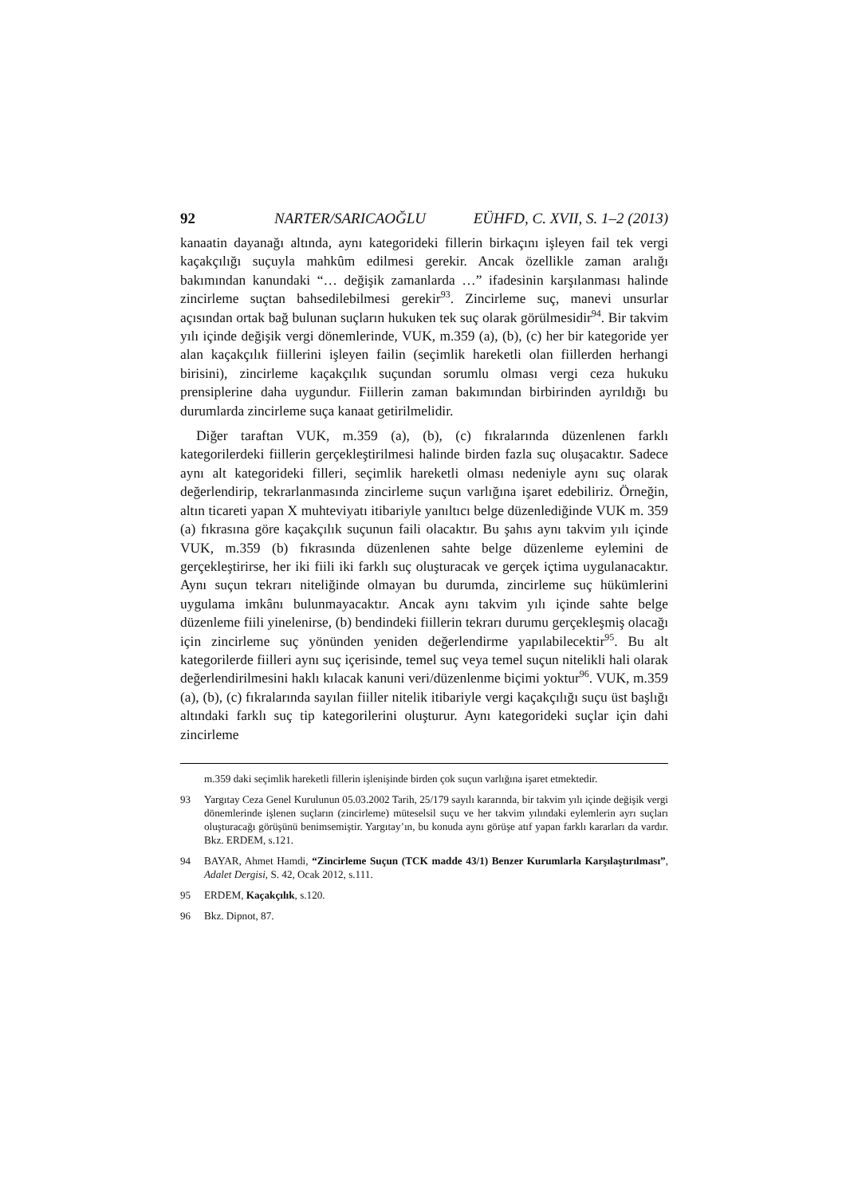92 NARTER/SARICAOĞLU EÜHFD, C. XVII, S. 1–2 (2013)
kanaatin dayanağı altında, aynı kategorideki fillerin birkaçını işleyen fail tek vergi kaçakçılığı suçuyla mahkûm edilmesi gerekir. Ancak özellikle zaman aralığı bakımından kanundaki “… değişik zamanlarda …” ifadesinin karşılanması halinde zincirleme suçtan bahsedilebilmesi gerekir<sup>93</sup>. Zincirleme suç, manevi unsurlar açısından ortak bağ bulunan suçların hukuken tek suç olarak görülmesidir<sup>94</sup>. Bir takvim yılı içinde değişik vergi dönemlerinde, VUK, m.359 (a), (b), (c) her bir kategoride yer alan kaçakçılık fiillerini işleyen failin (seçimlik hareketli olan fiillerden herhangi birisini), zincirleme kaçakçılık suçundan sorumlu olması vergi ceza hukuku prensiplerine daha uygundur. Fiillerin zaman bakımından birbirinden ayrıldığı bu durumlarda zincirleme suça kanaat getirilmelidir.
Diğer taraftan VUK, m.359 (a), (b), (c) fıkralarında düzenlenen farklı kategorilerdeki fiillerin gerçekleştirilmesi halinde birden fazla suç oluşacaktır. Sadece aynı alt kategorideki filleri, seçimlik hareketli olması nedeniyle aynı suç olarak değerlendirip, tekrarlanmasında zincirleme suçun varlığına işaret edebiliriz. Örneğin, altın ticareti yapan X muhteviyatı itibariyle yanıltıcı belge düzenlediğinde VUK m. 359 (a) fıkrasına göre kaçakçılık suçunun faili olacaktır. Bu şahıs aynı takvim yılı içinde VUK, m.359 (b) fıkrasında düzenlenen sahte belge düzenleme eylemini de gerçekleştirirse, her iki fiili iki farklı suç oluşturacak ve gerçek içtima uygulanacaktır. Aynı suçun tekrarı niteliğinde olmayan bu durumda, zincirleme suç hükümlerini uygulama imkânı bulunmayacaktır. Ancak aynı takvim yılı içinde sahte belge düzenleme fiili yinelenirse, (b) bendindeki fiillerin tekrarı durumu gerçekleşmiş olacağı için zincirleme suç yönünden yeniden değerlendirme yapılabilecektir<sup>95</sup>. Bu alt kategorilerde fiilleri aynı suç içerisinde, temel suç veya temel suçun nitelikli hali olarak değerlendirilmesini haklı kılacak kanuni veri/düzenlenme biçimi yoktur<sup>96</sup>. VUK, m.359 (a), (b), (c) fıkralarında sayılan fiiller nitelik itibariyle vergi kaçakçılığı suçu üst başlığı altındaki farklı suç tip kategorilerini oluşturur. Aynı kategorideki suçlar için dahi zincirleme
m.359 daki seçimlik hareketli fillerin işlenişinde birden çok suçun varlığına işaret etmektedir.
93 Yargıtay Ceza Genel Kurulunun 05.03.2002 Tarih, 25/179 sayılı kararında, bir takvim yılı içinde değişik vergi dönemlerinde işlenen suçların (zincirleme) müteselsil suçu ve her takvim yılındaki eylemlerin ayrı suçları oluşturacağı görüşünü benimsemiştir. Yargıtay’ın, bu konuda aynı görüşe atıf yapan farklı kararları da vardır. Bkz. ERDEM, s.121.
94 BAYAR, Ahmet Hamdi, “Zincirleme Suçun (TCK madde 43/1) Benzer Kurumlarla Karşılaştırılması”, Adalet Dergisi, S. 42, Ocak 2012, s.111.
95 ERDEM, Kaçakçılık, s.120.
96 Bkz. Dipnot, 87.